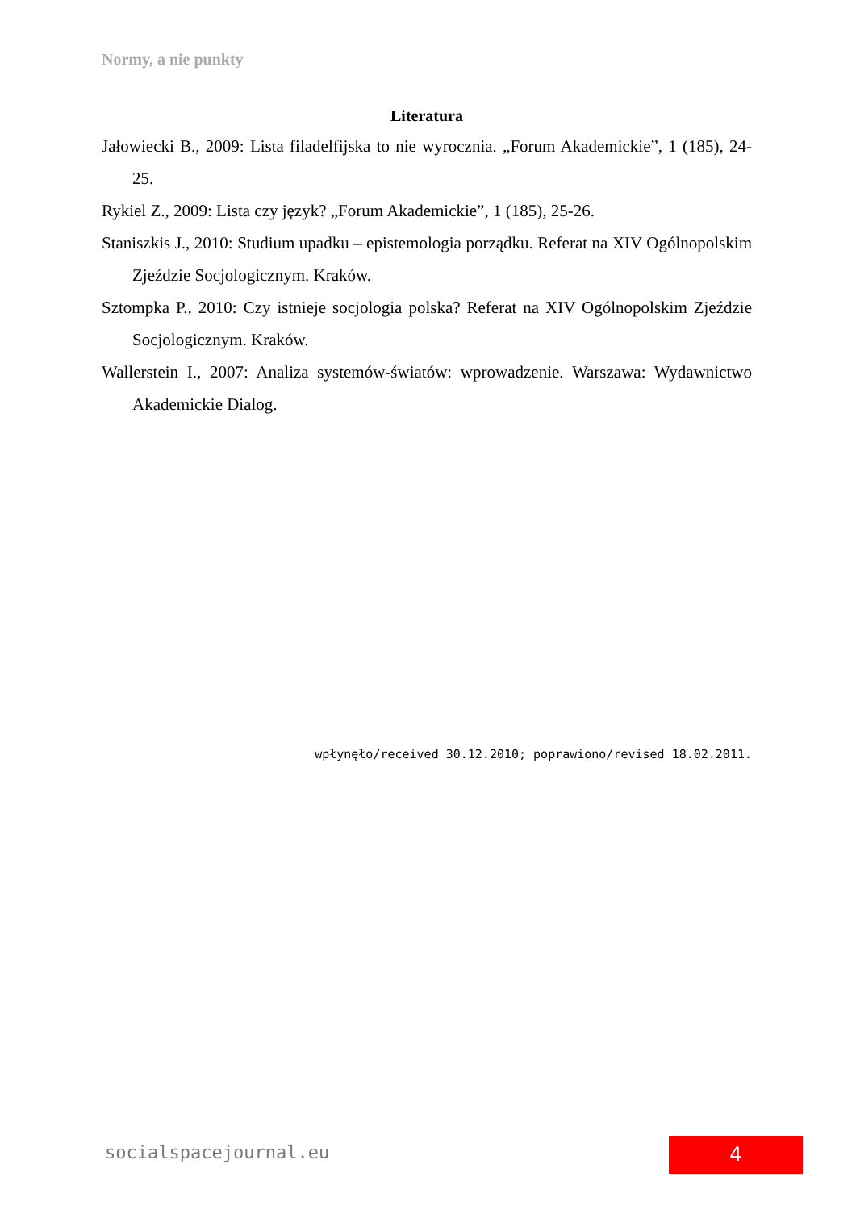Normy, a nie punkty
Literatura
Jałowiecki B., 2009: Lista filadelfijska to nie wyrocznia. „Forum Akademickie”, 1 (185), 24- 25.
Rykiel Z., 2009: Lista czy język? „Forum Akademickie”, 1 (185), 25-26.
Staniszkis J., 2010: Studium upadku – epistemologia porządku. Referat na XIV Ogólnopolskim Zjeździe Socjologicznym. Kraków.
Sztompka P., 2010: Czy istnieje socjologia polska? Referat na XIV Ogólnopolskim Zjeździe Socjologicznym. Kraków.
Wallerstein I., 2007: Analiza systemów-światów: wprowadzenie. Warszawa: Wydawnictwo Akademickie Dialog.
wpłynęło/received 30.12.2010; poprawiono/revised 18.02.2011.
socialspacejournal.eu 4